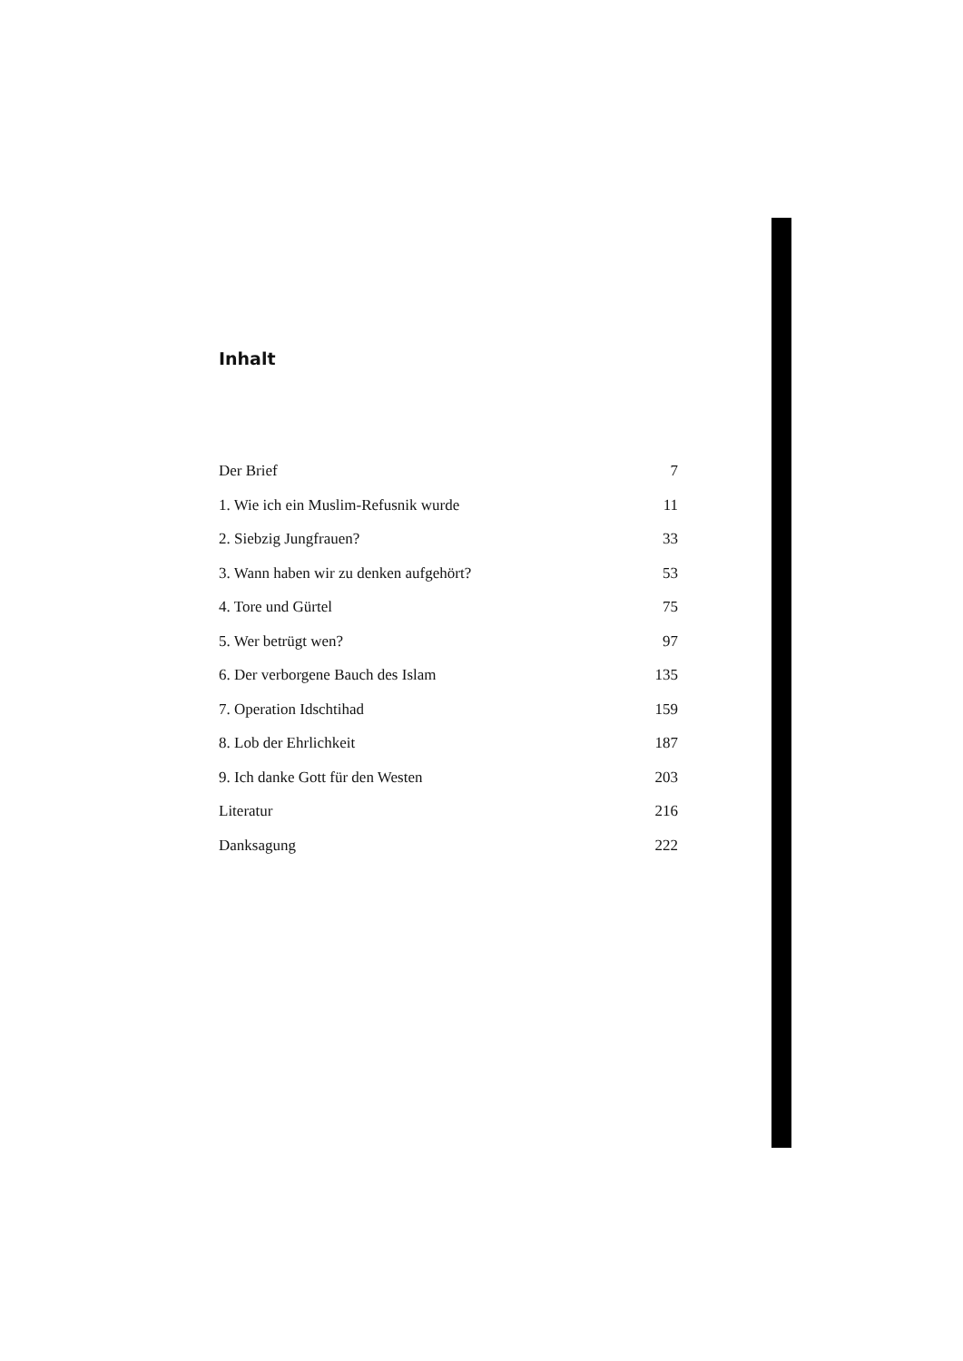Inhalt
Der Brief 7
1. Wie ich ein Muslim-Refusnik wurde 11
2. Siebzig Jungfrauen? 33
3. Wann haben wir zu denken aufgehört? 53
4. Tore und Gürtel 75
5. Wer betrügt wen? 97
6. Der verborgene Bauch des Islam 135
7. Operation Idschtihad 159
8. Lob der Ehrlichkeit 187
9. Ich danke Gott für den Westen 203
Literatur 216
Danksagung 222